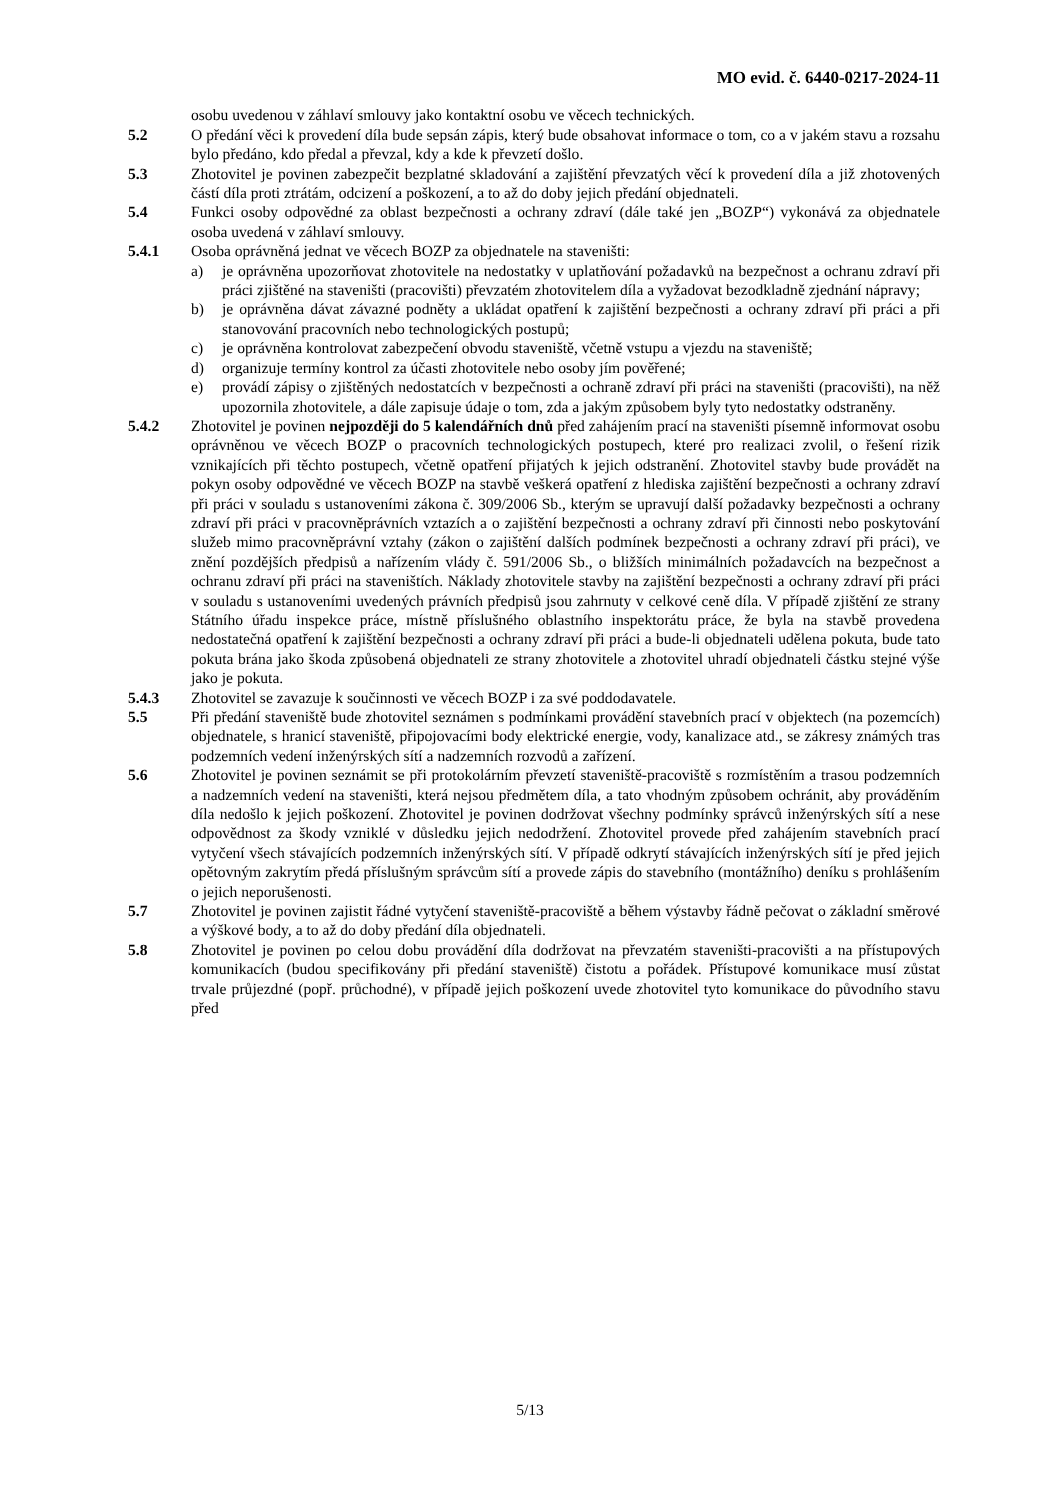MO evid. č. 6440-0217-2024-11
osobu uvedenou v záhlaví smlouvy jako kontaktní osobu ve věcech technických.
5.2 O předání věci k provedení díla bude sepsán zápis, který bude obsahovat informace o tom, co a v jakém stavu a rozsahu bylo předáno, kdo předal a převzal, kdy a kde k převzetí došlo.
5.3 Zhotovitel je povinen zabezpečit bezplatné skladování a zajištění převzatých věcí k provedení díla a již zhotovených částí díla proti ztrátám, odcizení a poškození, a to až do doby jejich předání objednateli.
5.4 Funkci osoby odpovědné za oblast bezpečnosti a ochrany zdraví (dále také jen „BOZP“) vykonává za objednatele osoba uvedená v záhlaví smlouvy.
5.4.1 Osoba oprávněná jednat ve věcech BOZP za objednatele na staveništi:
a) je oprávněna upozorňovat zhotovitele na nedostatky v uplatňování požadavků na bezpečnost a ochranu zdraví při práci zjištěné na staveništi (pracovišti) převzatém zhotovitelem díla a vyžadovat bezodkladně zjednání nápravy;
b) je oprávněna dávat závazné podněty a ukládat opatření k zajištění bezpečnosti a ochrany zdraví při práci a při stanovování pracovních nebo technologických postupů;
c) je oprávněna kontrolovat zabezpečení obvodu staveniště, včetně vstupu a vjezdu na staveniště;
d) organizuje termíny kontrol za účasti zhotovitele nebo osoby jím pověřené;
e) provádí zápisy o zjištěných nedostatcích v bezpečnosti a ochraně zdraví při práci na staveništi (pracovišti), na něž upozornila zhotovitele, a dále zapisuje údaje o tom, zda a jakým způsobem byly tyto nedostatky odstraněny.
5.4.2 Zhotovitel je povinen nejpozději do 5 kalendářních dnů před zahájením prací na staveništi písemně informovat osobu oprávněnou ve věcech BOZP o pracovních technologických postupech, které pro realizaci zvolil, o řešení rizik vznikajících při těchto postupech, včetně opatření přijatých k jejich odstranění. Zhotovitel stavby bude provádět na pokyn osoby odpovědné ve věcech BOZP na stavbě veškerá opatření z hlediska zajištění bezpečnosti a ochrany zdraví při práci v souladu s ustanoveními zákona č. 309/2006 Sb., kterým se upravují další požadavky bezpečnosti a ochrany zdraví při práci v pracovněprávních vztazích a o zajištění bezpečnosti a ochrany zdraví při činnosti nebo poskytování služeb mimo pracovněprávní vztahy (zákon o zajištění dalších podmínek bezpečnosti a ochrany zdraví při práci), ve znění pozdějších předpisů a nařízením vlády č. 591/2006 Sb., o bližších minimálních požadavcích na bezpečnost a ochranu zdraví při práci na staveništích. Náklady zhotovitele stavby na zajištění bezpečnosti a ochrany zdraví při práci v souladu s ustanoveními uvedených právních předpisů jsou zahrnuty v celkové ceně díla. V případě zjištění ze strany Státního úřadu inspekce práce, místně příslušného oblastního inspektorátu práce, že byla na stavbě provedena nedostatečná opatření k zajištění bezpečnosti a ochrany zdraví při práci a bude-li objednateli udělena pokuta, bude tato pokuta brána jako škoda způsobená objednateli ze strany zhotovitele a zhotovitel uhradí objednateli částku stejné výše jako je pokuta.
5.4.3 Zhotovitel se zavazuje k součinnosti ve věcech BOZP i za své poddodavatele.
5.5 Při předání staveniště bude zhotovitel seznámen s podmínkami provádění stavebních prací v objektech (na pozemcích) objednatele, s hranicí staveniště, připojovacími body elektrické energie, vody, kanalizace atd., se zákresy známých tras podzemních vedení inženýrských sítí a nadzemních rozvodů a zařízení.
5.6 Zhotovitel je povinen seznámit se při protokolárním převzetí staveniště-pracoviště s rozmístěním a trasou podzemních a nadzemních vedení na staveništi, která nejsou předmětem díla, a tato vhodným způsobem ochránit, aby prováděním díla nedošlo k jejich poškození. Zhotovitel je povinen dodržovat všechny podmínky správců inženýrských sítí a nese odpovědnost za škody vzniklé v důsledku jejich nedodržení. Zhotovitel provede před zahájením stavebních prací vytyčení všech stávajících podzemních inženýrských sítí. V případě odkrytí stávajících inženýrských sítí je před jejich opětovným zakrytím předá příslušným správcům sítí a provede zápis do stavebního (montážního) deníku s prohlášením o jejich neporušenosti.
5.7 Zhotovitel je povinen zajistit řádné vytyčení staveniště-pracoviště a během výstavby řádně pečovat o základní směrové a výškové body, a to až do doby předání díla objednateli.
5.8 Zhotovitel je povinen po celou dobu provádění díla dodržovat na převzatém staveništi-pracovišti a na přístupových komunikacích (budou specifikovány při předání staveniště) čistotu a pořádek. Přístupové komunikace musí zůstat trvale průjezdné (popř. průchodné), v případě jejich poškození uvede zhotovitel tyto komunikace do původního stavu před
5/13